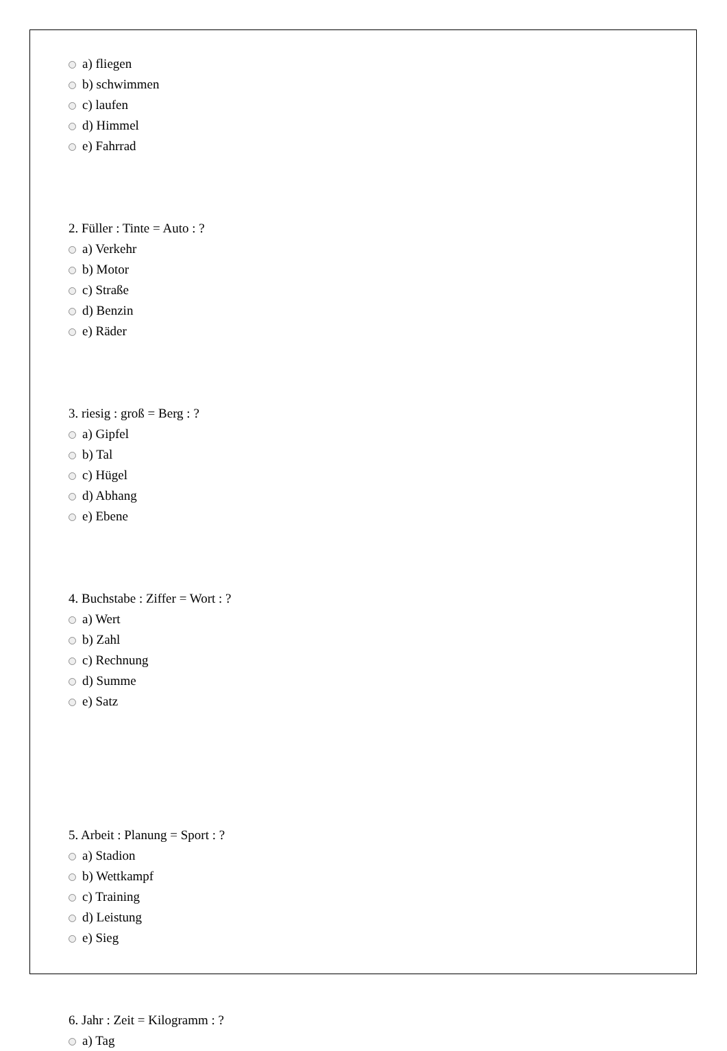a) fliegen
b) schwimmen
c) laufen
d) Himmel
e) Fahrrad
2. Füller : Tinte = Auto : ?
a) Verkehr
b) Motor
c) Straße
d) Benzin
e) Räder
3. riesig : groß = Berg : ?
a) Gipfel
b) Tal
c) Hügel
d) Abhang
e) Ebene
4. Buchstabe : Ziffer = Wort : ?
a) Wert
b) Zahl
c) Rechnung
d) Summe
e) Satz
5. Arbeit : Planung = Sport : ?
a) Stadion
b) Wettkampf
c) Training
d) Leistung
e) Sieg
6. Jahr : Zeit = Kilogramm : ?
a) Tag